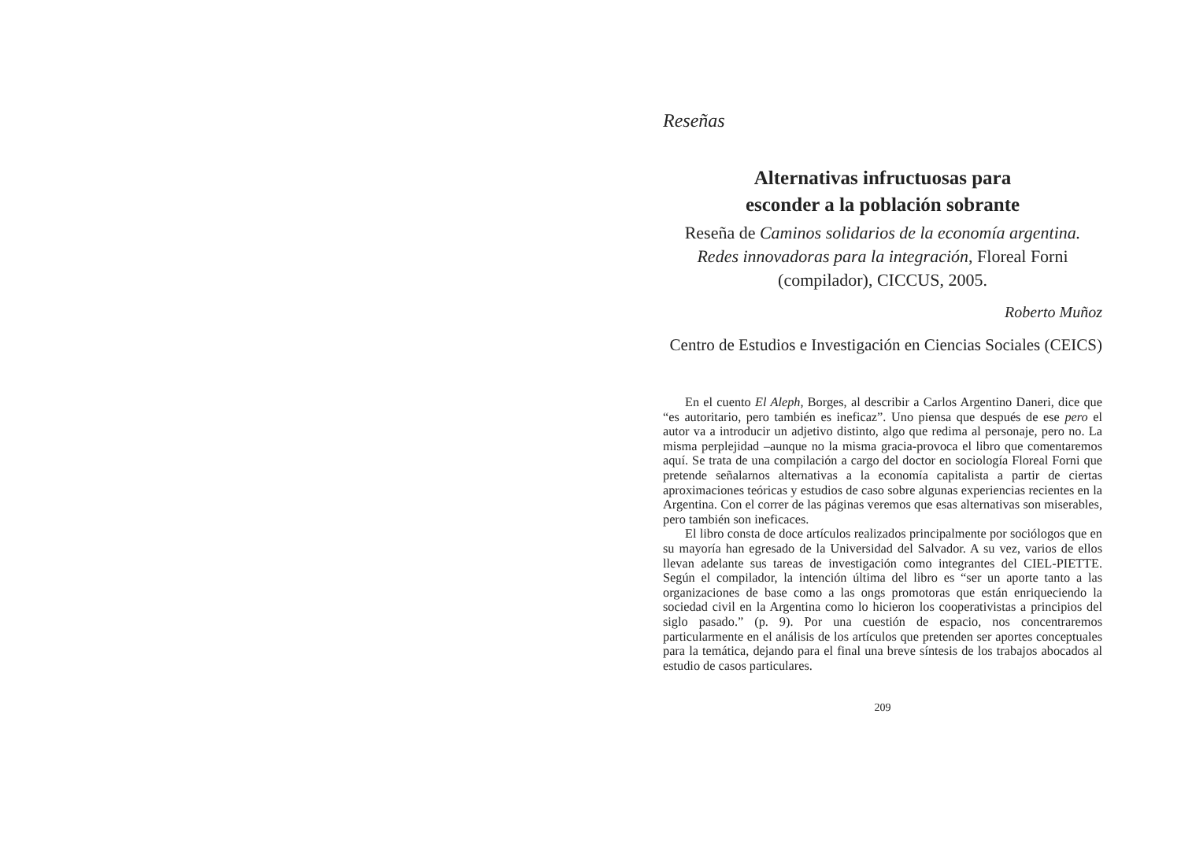Reseñas
Alternativas infructuosas para
esconder a la población sobrante
Reseña de Caminos solidarios de la economía argentina. Redes innovadoras para la integración, Floreal Forni (compilador), CICCUS, 2005.
Roberto Muñoz
Centro de Estudios e Investigación en Ciencias Sociales (CEICS)
En el cuento El Aleph, Borges, al describir a Carlos Argentino Daneri, dice que “es autoritario, pero también es ineficaz”. Uno piensa que después de ese pero el autor va a introducir un adjetivo distinto, algo que redima al personaje, pero no. La misma perplejidad –aunque no la misma gracia-provoca el libro que comentaremos aquí. Se trata de una compilación a cargo del doctor en sociología Floreal Forni que pretende señalarnos alternativas a la economía capitalista a partir de ciertas aproximaciones teóricas y estudios de caso sobre algunas experiencias recientes en la Argentina. Con el correr de las páginas veremos que esas alternativas son miserables, pero también son ineficaces.
El libro consta de doce artículos realizados principalmente por sociólogos que en su mayoría han egresado de la Universidad del Salvador. A su vez, varios de ellos llevan adelante sus tareas de investigación como integrantes del CIEL-PIETTE. Según el compilador, la intención última del libro es “ser un aporte tanto a las organizaciones de base como a las ongs promotoras que están enriqueciendo la sociedad civil en la Argentina como lo hicieron los cooperativistas a principios del siglo pasado.” (p. 9). Por una cuestión de espacio, nos concentraremos particularmente en el análisis de los artículos que pretenden ser aportes conceptuales para la temática, dejando para el final una breve síntesis de los trabajos abocados al estudio de casos particulares.
209